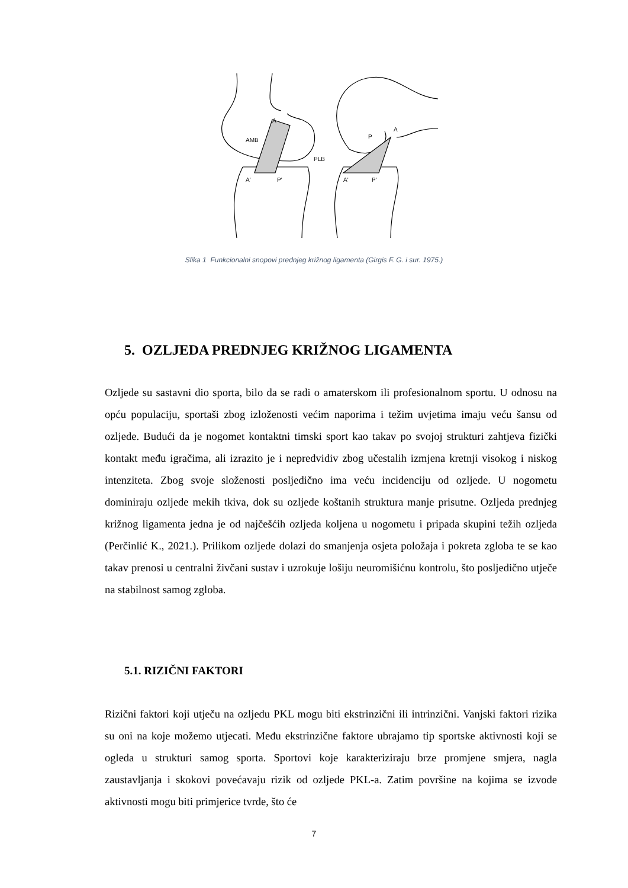AMB
A
PLB
A'
P'
A
P
A'
P'
Slika 1 Funkcionalni snopovi prednjeg križnog ligamenta (Girgis F. G. i sur. 1975.)
5. OZLJEDA PREDNJEG KRIŽNOG LIGAMENTA
Ozljede su sastavni dio sporta, bilo da se radi o amaterskom ili profesionalnom sportu. U odnosu na opću populaciju, sportaši zbog izloženosti većim naporima i težim uvjetima imaju veću šansu od ozljede. Budući da je nogomet kontaktni timski sport kao takav po svojoj strukturi zahtjeva fizički kontakt među igračima, ali izrazito je i nepredvidiv zbog učestalih izmjena kretnji visokog i niskog intenziteta. Zbog svoje složenosti posljedično ima veću incidenciju od ozljede. U nogometu dominiraju ozljede mekih tkiva, dok su ozljede koštanih struktura manje prisutne. Ozljeda prednjeg križnog ligamenta jedna je od najčešćih ozljeda koljena u nogometu i pripada skupini težih ozljeda (Perčinlić K., 2021.). Prilikom ozljede dolazi do smanjenja osjeta položaja i pokreta zgloba te se kao takav prenosi u centralni živčani sustav i uzrokuje lošiju neuromišićnu kontrolu, što posljedično utječe na stabilnost samog zgloba.
5.1. RIZIČNI FAKTORI
Rizični faktori koji utječu na ozljedu PKL mogu biti ekstrinzični ili intrinzični. Vanjski faktori rizika su oni na koje možemo utjecati. Među ekstrinzične faktore ubrajamo tip sportske aktivnosti koji se ogleda u strukturi samog sporta. Sportovi koje karakteriziraju brze promjene smjera, nagla zaustavljanja i skokovi povećavaju rizik od ozljede PKL-a. Zatim površine na kojima se izvode aktivnosti mogu biti primjerice tvrde, što će
7